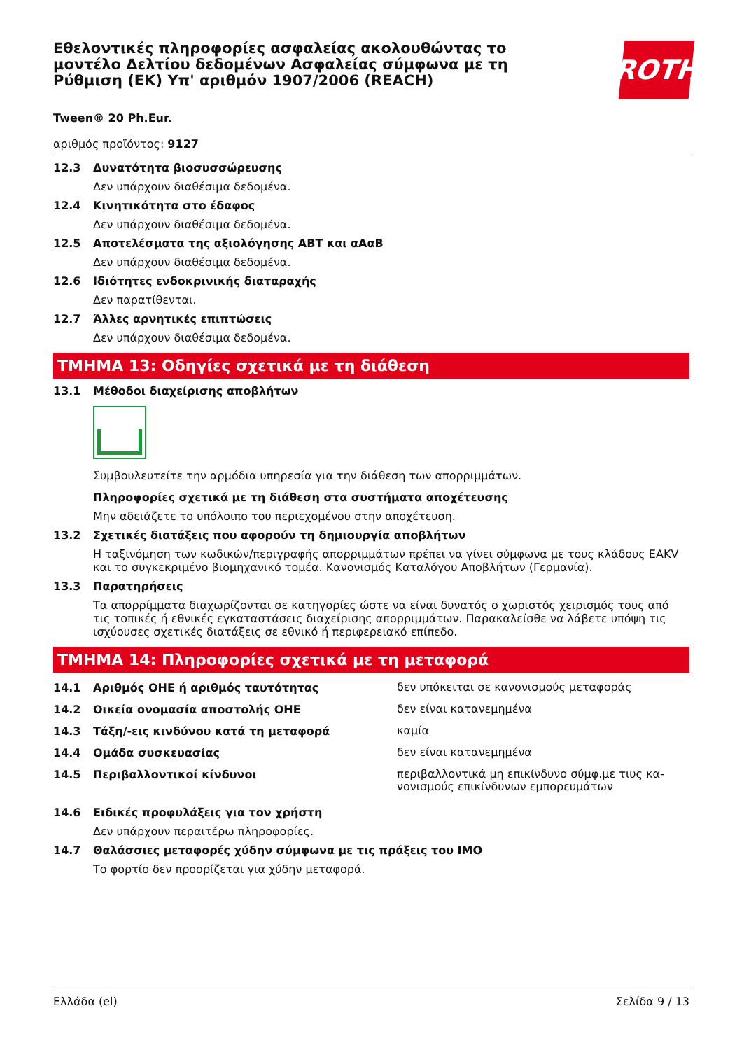Εθελοντικές πληροφορίες ασφαλείας ακολουθώντας το μοντέλο Δελτίου δεδομένων Ασφαλείας σύμφωνα με τη Ρύθμιση (ΕΚ) Υπ' αριθμόν 1907/2006 (REACH)
ROTH
Tween® 20 Ph.Eur.
αριθμός προϊόντος: 9127
12.3 Δυνατότητα βιοσυσσώρευσης
Δεν υπάρχουν διαθέσιμα δεδομένα.
12.4 Κινητικότητα στο έδαφος
Δεν υπάρχουν διαθέσιμα δεδομένα.
12.5 Αποτελέσματα της αξιολόγησης ΑΒΤ και αΑαΒ
Δεν υπάρχουν διαθέσιμα δεδομένα.
12.6 Ιδιότητες ενδοκρινικής διαταραχής
Δεν παρατίθενται.
12.7 Άλλες αρνητικές επιπτώσεις
Δεν υπάρχουν διαθέσιμα δεδομένα.
ΤΜΗΜΑ 13: Οδηγίες σχετικά με τη διάθεση
13.1 Μέθοδοι διαχείρισης αποβλήτων
Συμβουλευτείτε την αρμόδια υπηρεσία για την διάθεση των απορριμμάτων.
Πληροφορίες σχετικά με τη διάθεση στα συστήματα αποχέτευσης
Μην αδειάζετε το υπόλοιπο του περιεχομένου στην αποχέτευση.
13.2 Σχετικές διατάξεις που αφορούν τη δημιουργία αποβλήτων
Η ταξινόμηση των κωδικών/περιγραφής απορριμμάτων πρέπει να γίνει σύμφωνα με τους κλάδους EAKV και το συγκεκριμένο βιομηχανικό τομέα. Κανονισμός Καταλόγου Αποβλήτων (Γερμανία).
13.3 Παρατηρήσεις
Τα απορρίμματα διαχωρίζονται σε κατηγορίες ώστε να είναι δυνατός ο χωριστός χειρισμός τους από τις τοπικές ή εθνικές εγκαταστάσεις διαχείρισης απορριμμάτων. Παρακαλείσθε να λάβετε υπόψη τις ισχύουσες σχετικές διατάξεις σε εθνικό ή περιφερειακό επίπεδο.
ΤΜΗΜΑ 14: Πληροφορίες σχετικά με τη μεταφορά
14.1 Αριθμός ΟΗΕ ή αριθμός ταυτότητας δεν υπόκειται σε κανονισμούς μεταφοράς
14.2 Οικεία ονομασία αποστολής ΟΗΕ δεν είναι κατανεμημένα
14.3 Τάξη/-εις κινδύνου κατά τη μεταφορά καμία
14.4 Ομάδα συσκευασίας δεν είναι κατανεμημένα
14.5 Περιβαλλοντικοί κίνδυνοι περιβαλλοντικά μη επικίνδυνο σύμφ.με τιυς κα- νονισμούς επικίνδυνων εμπορευμάτων
14.6 Ειδικές προφυλάξεις για τον χρήστη
Δεν υπάρχουν περαιτέρω πληροφορίες.
14.7 Θαλάσσιες μεταφορές χύδην σύμφωνα με τις πράξεις του ΙΜΟ
Το φορτίο δεν προορίζεται για χύδην μεταφορά.
Ελλάδα (el) Σελίδα 9 / 13